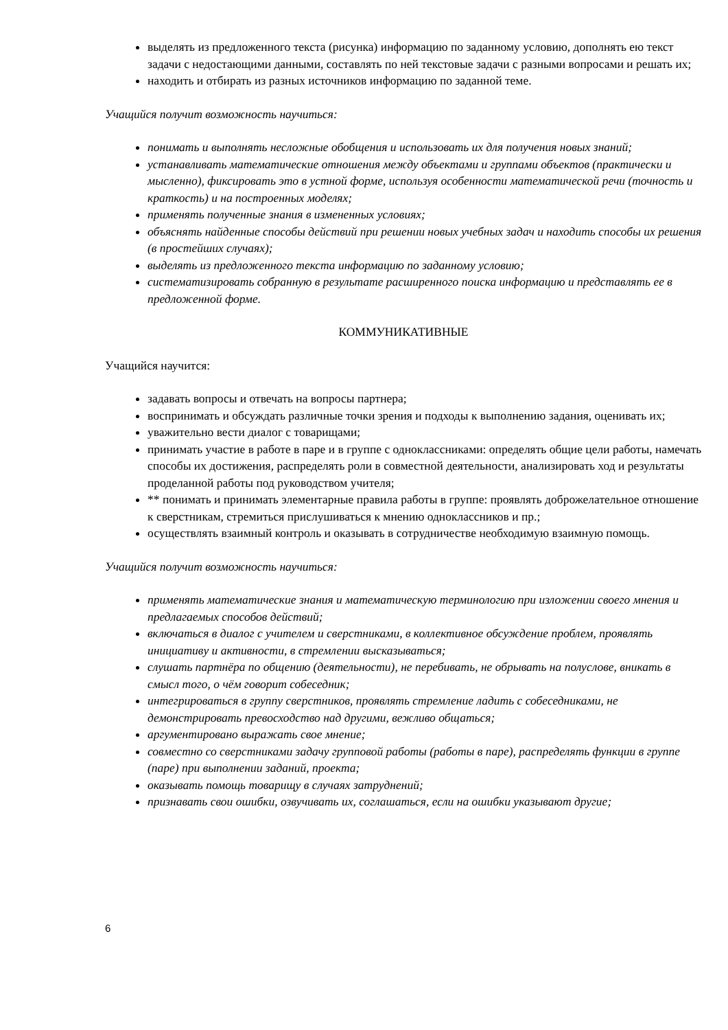выделять из предложенного текста (рисунка) информацию по заданному условию, дополнять ею текст задачи с недостающими данными, составлять по ней текстовые задачи с разными вопросами и решать их;
находить и отбирать из разных источников информацию по заданной теме.
Учащийся получит возможность научиться:
понимать и выполнять несложные обобщения и использовать их для получения новых знаний;
устанавливать математические отношения между объектами и группами объектов (практически и мысленно), фиксировать это в устной форме, используя особенности математической речи (точность и краткость) и на построенных моделях;
применять полученные знания в измененных условиях;
объяснять найденные способы действий при решении новых учебных задач и находить способы их решения (в простейших случаях);
выделять из предложенного текста информацию по заданному условию;
систематизировать собранную в результате расширенного поиска информацию и представлять ее в предложенной форме.
КОММУНИКАТИВНЫЕ
Учащийся научится:
задавать вопросы и отвечать на вопросы партнера;
воспринимать и обсуждать различные точки зрения и подходы к выполнению задания, оценивать их;
уважительно вести диалог с товарищами;
принимать участие в работе в паре и в группе с одноклассниками: определять общие цели работы, намечать способы их достижения, распределять роли в совместной деятельности, анализировать ход и результаты проделанной работы под руководством учителя;
** понимать и принимать элементарные правила работы в группе: проявлять доброжелательное отношение к сверстникам, стремиться прислушиваться к мнению одноклассников и пр.;
осуществлять взаимный контроль и оказывать в сотрудничестве необходимую взаимную помощь.
Учащийся получит возможность научиться:
применять математические знания и математическую терминологию при изложении своего мнения и предлагаемых способов действий;
включаться в диалог с учителем и сверстниками, в коллективное обсуждение проблем, проявлять инициативу и активности, в стремлении высказываться;
слушать партнёра по общению (деятельности), не перебивать, не обрывать на полуслове, вникать в смысл того, о чём говорит собеседник;
интегрироваться в группу сверстников, проявлять стремление ладить с собеседниками, не демонстрировать превосходство над другими, вежливо общаться;
аргументировано выражать свое мнение;
совместно со сверстниками задачу групповой работы (работы в паре), распределять функции в группе (паре) при выполнении заданий, проекта;
оказывать помощь товарищу в случаях затруднений;
признавать свои ошибки, озвучивать их, соглашаться, если на ошибки указывают другие;
6